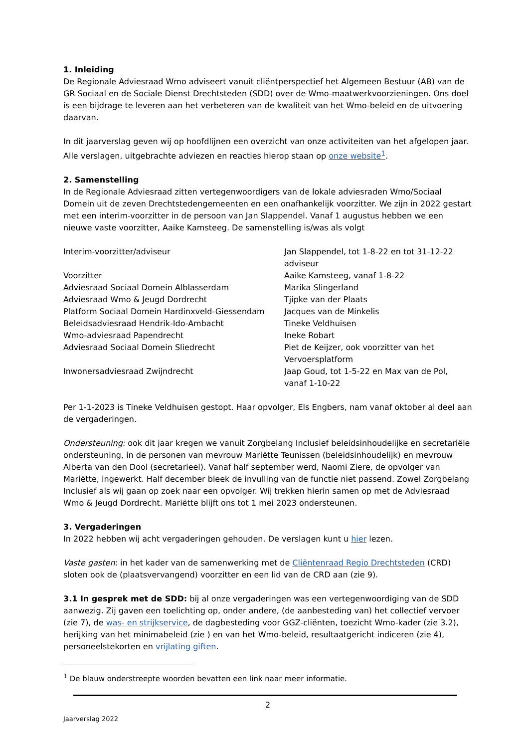1. Inleiding
De Regionale Adviesraad Wmo adviseert vanuit cliëntperspectief het Algemeen Bestuur (AB) van de GR Sociaal en de Sociale Dienst Drechtsteden (SDD) over de Wmo-maatwerkvoorzieningen. Ons doel is een bijdrage te leveren aan het verbeteren van de kwaliteit van het Wmo-beleid en de uitvoering daarvan.
In dit jaarverslag geven wij op hoofdlijnen een overzicht van onze activiteiten van het afgelopen jaar. Alle verslagen, uitgebrachte adviezen en reacties hierop staan op onze website<sup>1</sup>.
2. Samenstelling
In de Regionale Adviesraad zitten vertegenwoordigers van de lokale adviesraden Wmo/Sociaal Domein uit de zeven Drechtstedengemeenten en een onafhankelijk voorzitter. We zijn in 2022 gestart met een interim-voorzitter in de persoon van Jan Slappendel. Vanaf 1 augustus hebben we een nieuwe vaste voorzitter, Aaike Kamsteeg. De samenstelling is/was als volgt
| Interim-voorzitter/adviseur | Jan Slappendel, tot 1-8-22 en tot 31-12-22 adviseur |
| Voorzitter | Aaike Kamsteeg, vanaf 1-8-22 |
| Adviesraad Sociaal Domein Alblasserdam | Marika Slingerland |
| Adviesraad Wmo & Jeugd Dordrecht | Tjipke van der Plaats |
| Platform Sociaal Domein Hardinxveld-Giessendam | Jacques van de Minkelis |
| Beleidsadviesraad Hendrik-Ido-Ambacht | Tineke Veldhuisen |
| Wmo-adviesraad Papendrecht | Ineke Robart |
| Adviesraad Sociaal Domein Sliedrecht | Piet de Keijzer, ook voorzitter van het Vervoersplatform |
| Inwonersadviesraad Zwijndrecht | Jaap Goud, tot 1-5-22 en Max van de Pol, vanaf 1-10-22 |
Per 1-1-2023 is Tineke Veldhuisen gestopt. Haar opvolger, Els Engbers, nam vanaf oktober al deel aan de vergaderingen.
Ondersteuning: ook dit jaar kregen we vanuit Zorgbelang Inclusief beleidsinhoudelijke en secretariële ondersteuning, in de personen van mevrouw Mariëtte Teunissen (beleidsinhoudelijk) en mevrouw Alberta van den Dool (secretarieel). Vanaf half september werd, Naomi Ziere, de opvolger van Mariëtte, ingewerkt. Half december bleek de invulling van de functie niet passend. Zowel Zorgbelang Inclusief als wij gaan op zoek naar een opvolger. Wij trekken hierin samen op met de Adviesraad Wmo & Jeugd Dordrecht. Mariëtte blijft ons tot 1 mei 2023 ondersteunen.
3. Vergaderingen
In 2022 hebben wij acht vergaderingen gehouden. De verslagen kunt u hier lezen.
Vaste gasten: in het kader van de samenwerking met de Cliëntenraad Regio Drechtsteden (CRD) sloten ook de (plaatsvervangend) voorzitter en een lid van de CRD aan (zie 9).
3.1 In gesprek met de SDD: bij al onze vergaderingen was een vertegenwoordiging van de SDD aanwezig. Zij gaven een toelichting op, onder andere, (de aanbesteding van) het collectief vervoer (zie 7), de was- en strijkservice, de dagbesteding voor GGZ-cliënten, toezicht Wmo-kader (zie 3.2), herijking van het minimabeleid (zie ) en van het Wmo-beleid, resultaatgericht indiceren (zie 4), personeelstekorten en vrijlating giften.
<sup>1</sup> De blauw onderstreepte woorden bevatten een link naar meer informatie.
2
Jaarverslag 2022